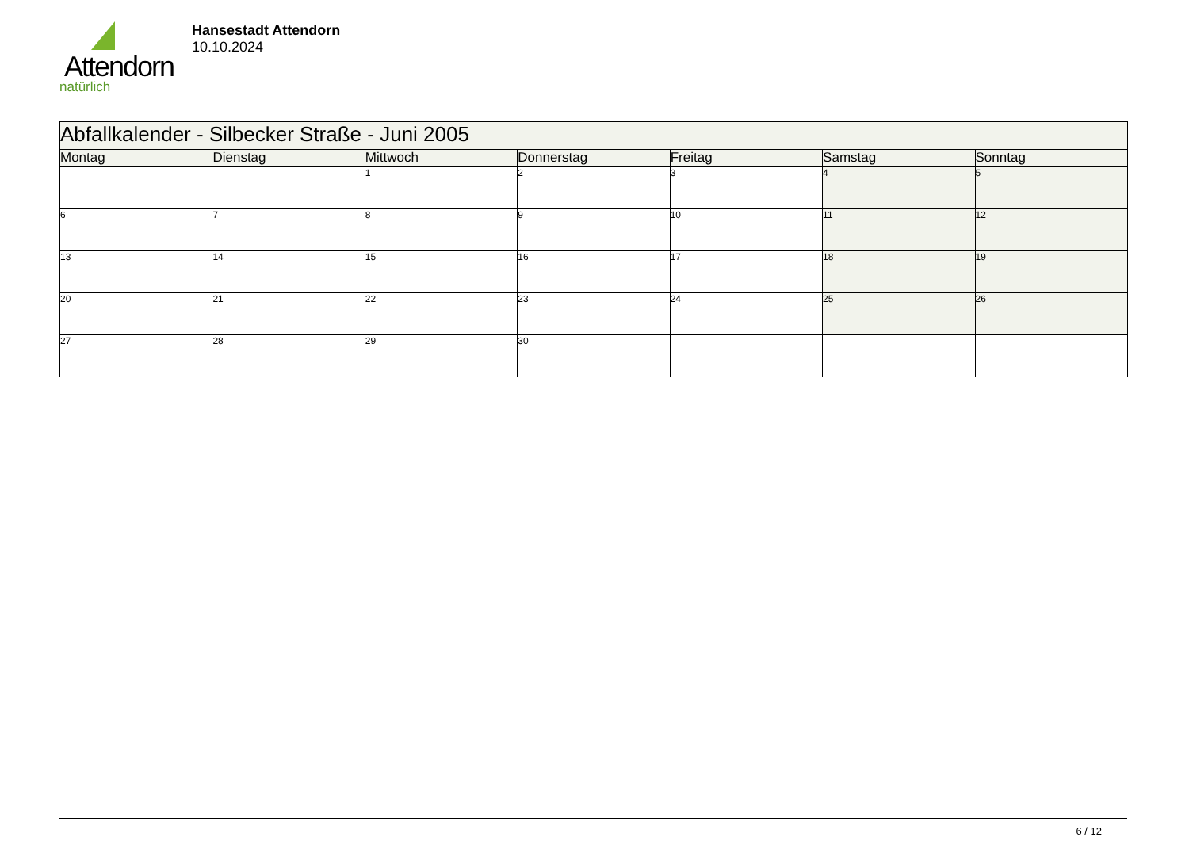Attendorn
natürlich
Hansestadt Attendorn
10.10.2024
| Abfallkalender - Silbecker Straße - Juni 2005 | | | | | | |
| Montag | Dienstag | Mittwoch | Donnerstag | Freitag | Samstag | Sonntag |
| | | 1 | 2 | 3 | 4 | 5 |
| 6 | 7 | 8 | 9 | 10 | 11 | 12 |
| 13 | 14 | 15 | 16 | 17 | 18 | 19 |
| 20 | 21 | 22 | 23 | 24 | 25 | 26 |
| 27 | 28 | 29 | 30 | | | |
6 / 12